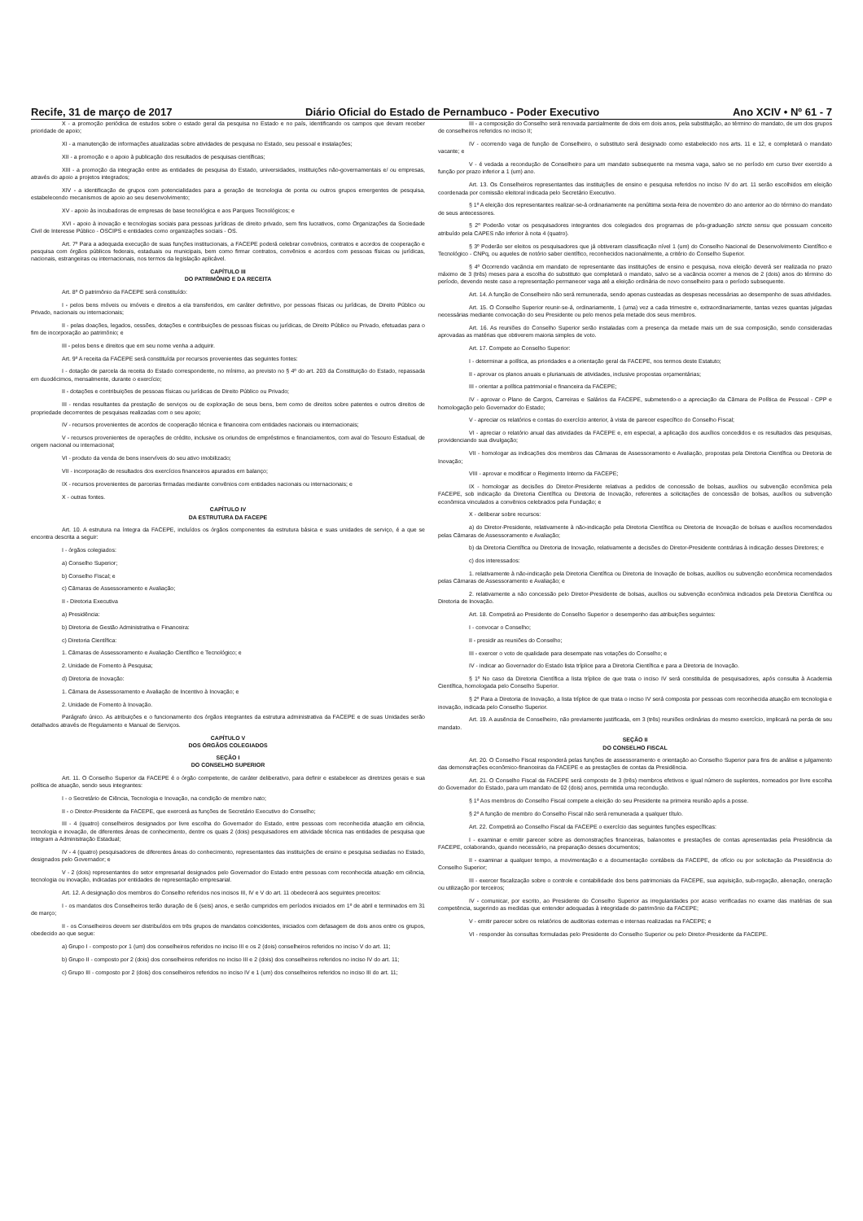Recife, 31 de março de 2017 Diário Oficial do Estado de Pernambuco - Poder Executivo Ano XCIV • Nº 61 - 7
X - a promoção periódica de estudos sobre o estado geral da pesquisa no Estado e no país, identificando os campos que devam receber prioridade de apoio;
XI - a manutenção de informações atualizadas sobre atividades de pesquisa no Estado, seu pessoal e instalações;
XII - a promoção e o apoio à publicação dos resultados de pesquisas científicas;
XIII - a promoção da integração entre as entidades de pesquisa do Estado, universidades, instituições não-governamentais e/ ou empresas, através do apoio a projetos integrados;
XIV - a identificação de grupos com potencialidades para a geração de tecnologia de ponta ou outros grupos emergentes de pesquisa, estabelecendo mecanismos de apoio ao seu desenvolvimento;
XV - apoio às incubadoras de empresas de base tecnológica e aos Parques Tecnológicos; e
XVI - apoio à inovação e tecnologias sociais para pessoas jurídicas de direito privado, sem fins lucrativos, como Organizações da Sociedade Civil de Interesse Público - OSCIPS e entidades como organizações sociais - OS.
Art. 7º Para a adequada execução de suas funções institucionais, a FACEPE poderá celebrar convênios, contratos e acordos de cooperação e pesquisa com órgãos públicos federais, estaduais ou municipais, bem como firmar contratos, convênios e acordos com pessoas físicas ou jurídicas, nacionais, estrangeiras ou internacionais, nos termos da legislação aplicável.
CAPÍTULO III
DO PATRIMÔNIO E DA RECEITA
Art. 8º O patrimônio da FACEPE será constituído:
I - pelos bens móveis ou imóveis e direitos a ela transferidos, em caráter definitivo, por pessoas físicas ou jurídicas, de Direito Público ou Privado, nacionais ou internacionais;
II - pelas doações, legados, cessões, dotações e contribuições de pessoas físicas ou jurídicas, de Direito Público ou Privado, efetuadas para o fim de incorporação ao patrimônio; e
III - pelos bens e direitos que em seu nome venha a adquirir.
Art. 9º A receita da FACEPE será constituída por recursos provenientes das seguintes fontes:
I - dotação de parcela da receita do Estado correspondente, no mínimo, ao previsto no § 4º do art. 203 da Constituição do Estado, repassada em duodécimos, mensalmente, durante o exercício;
II - dotações e contribuições de pessoas físicas ou jurídicas de Direito Público ou Privado;
III - rendas resultantes da prestação de serviços ou de exploração de seus bens, bem como de direitos sobre patentes e outros direitos de propriedade decorrentes de pesquisas realizadas com o seu apoio;
IV - recursos provenientes de acordos de cooperação técnica e financeira com entidades nacionais ou internacionais;
V - recursos provenientes de operações de crédito, inclusive os oriundos de empréstimos e financiamentos, com aval do Tesouro Estadual, de origem nacional ou internacional;
VI - produto da venda de bens inservíveis do seu ativo imobilizado;
VII - incorporação de resultados dos exercícios financeiros apurados em balanço;
IX - recursos provenientes de parcerias firmadas mediante convênios com entidades nacionais ou internacionais; e
X - outras fontes.
CAPÍTULO IV
DA ESTRUTURA DA FACEPE
Art. 10. A estrutura na íntegra da FACEPE, incluídos os órgãos componentes da estrutura básica e suas unidades de serviço, é a que se encontra descrita a seguir:
I - órgãos colegiados:
a) Conselho Superior;
b) Conselho Fiscal; e
c) Câmaras de Assessoramento e Avaliação;
II - Diretoria Executiva
a) Presidência:
b) Diretoria de Gestão Administrativa e Financeira:
c) Diretoria Científica:
1. Câmaras de Assessoramento e Avaliação Científico e Tecnológico; e
2. Unidade de Fomento à Pesquisa;
d) Diretoria de Inovação:
1. Câmara de Assessoramento e Avaliação de Incentivo à Inovação; e
2. Unidade de Fomento à Inovação.
Parágrafo único. As atribuições e o funcionamento dos órgãos integrantes da estrutura administrativa da FACEPE e de suas Unidades serão detalhados através de Regulamento e Manual de Serviços.
CAPÍTULO V
DOS ÓRGÃOS COLEGIADOS
SEÇÃO I
DO CONSELHO SUPERIOR
Art. 11. O Conselho Superior da FACEPE é o órgão competente, de caráter deliberativo, para definir e estabelecer as diretrizes gerais e sua política de atuação, sendo seus integrantes:
I - o Secretário de Ciência, Tecnologia e Inovação, na condição de membro nato;
II - o Diretor-Presidente da FACEPE, que exercerá as funções de Secretário Executivo do Conselho;
III - 4 (quatro) conselheiros designados por livre escolha do Governador do Estado, entre pessoas com reconhecida atuação em ciência, tecnologia e inovação, de diferentes áreas de conhecimento, dentre os quais 2 (dois) pesquisadores em atividade técnica nas entidades de pesquisa que integram a Administração Estadual;
IV - 4 (quatro) pesquisadores de diferentes áreas do conhecimento, representantes das instituições de ensino e pesquisa sediadas no Estado, designados pelo Governador; e
V - 2 (dois) representantes do setor empresarial designados pelo Governador do Estado entre pessoas com reconhecida atuação em ciência, tecnologia ou inovação, indicadas por entidades de representação empresarial.
Art. 12. A designação dos membros do Conselho referidos nos incisos III, IV e V do art. 11 obedecerá aos seguintes preceitos:
I - os mandatos dos Conselheiros terão duração de 6 (seis) anos, e serão cumpridos em períodos iniciados em 1º de abril e terminados em 31 de março;
II - os Conselheiros devem ser distribuídos em três grupos de mandatos coincidentes, iniciados com defasagem de dois anos entre os grupos, obedecido ao que segue:
a) Grupo I - composto por 1 (um) dos conselheiros referidos no inciso III e os 2 (dois) conselheiros referidos no inciso V do art. 11;
b) Grupo II - composto por 2 (dois) dos conselheiros referidos no inciso III e 2 (dois) dos conselheiros referidos no inciso IV do art. 11;
c) Grupo III - composto por 2 (dois) dos conselheiros referidos no inciso IV e 1 (um) dos conselheiros referidos no inciso III do art. 11;
III - a composição do Conselho será renovada parcialmente de dois em dois anos, pela substituição, ao término do mandato, de um dos grupos de conselheiros referidos no inciso II;
IV - ocorrendo vaga de função de Conselheiro, o substituto será designado como estabelecido nos arts. 11 e 12, e completará o mandato vacante; e
V - é vedada a recondução de Conselheiro para um mandato subsequente na mesma vaga, salvo se no período em curso tiver exercido a função por prazo inferior a 1 (um) ano.
Art. 13. Os Conselheiros representantes das instituições de ensino e pesquisa referidos no inciso IV do art. 11 serão escolhidos em eleição coordenada por comissão eleitoral indicada pelo Secretário Executivo.
§ 1º A eleição dos representantes realizar-se-á ordinariamente na penúltima sexta-feira de novembro do ano anterior ao do término do mandato de seus antecessores.
§ 2º Poderão votar os pesquisadores integrantes dos colegiados dos programas de pós-graduação stricto sensu que possuam conceito atribuído pela CAPES não inferior à nota 4 (quatro).
§ 3º Poderão ser eleitos os pesquisadores que já obtiveram classificação nível 1 (um) do Conselho Nacional de Desenvolvimento Científico e Tecnológico - CNPq, ou aqueles de notório saber científico, reconhecidos nacionalmente, a critério do Conselho Superior.
§ 4º Ocorrendo vacância em mandato de representante das instituições de ensino e pesquisa, nova eleição deverá ser realizada no prazo máximo de 3 (três) meses para a escolha do substituto que completará o mandato, salvo se a vacância ocorrer a menos de 2 (dois) anos do término do período, devendo neste caso a representação permanecer vaga até a eleição ordinária de novo conselheiro para o período subsequente.
Art. 14. A função de Conselheiro não será remunerada, sendo apenas custeadas as despesas necessárias ao desempenho de suas atividades.
Art. 15. O Conselho Superior reunir-se-á, ordinariamente, 1 (uma) vez a cada trimestre e, extraordinariamente, tantas vezes quantas julgadas necessárias mediante convocação do seu Presidente ou pelo menos pela metade dos seus membros.
Art. 16. As reuniões do Conselho Superior serão instaladas com a presença da metade mais um de sua composição, sendo consideradas aprovadas as matérias que obtiverem maioria simples de voto.
Art. 17. Compete ao Conselho Superior:
I - determinar a política, as prioridades e a orientação geral da FACEPE, nos termos deste Estatuto;
II - aprovar os planos anuais e plurianuais de atividades, inclusive propostas orçamentárias;
III - orientar a política patrimonial e financeira da FACEPE;
IV - aprovar o Plano de Cargos, Carreiras e Salários da FACEPE, submetendo-o a apreciação da Câmara de Política de Pessoal - CPP e homologação pelo Governador do Estado;
V - apreciar os relatórios e contas do exercício anterior, à vista de parecer específico do Conselho Fiscal;
VI - apreciar o relatório anual das atividades da FACEPE e, em especial, a aplicação dos auxílios concedidos e os resultados das pesquisas, providenciando sua divulgação;
VII - homologar as indicações dos membros das Câmaras de Assessoramento e Avaliação, propostas pela Diretoria Científica ou Diretoria de Inovação;
VIII - aprovar e modificar o Regimento Interno da FACEPE;
IX - homologar as decisões do Diretor-Presidente relativas a pedidos de concessão de bolsas, auxílios ou subvenção econômica pela FACEPE, sob indicação da Diretoria Científica ou Diretoria de Inovação, referentes a solicitações de concessão de bolsas, auxílios ou subvenção econômica vinculados a convênios celebrados pela Fundação; e
X - deliberar sobre recursos:
a) do Diretor-Presidente, relativamente à não-indicação pela Diretoria Científica ou Diretoria de Inovação de bolsas e auxílios recomendados pelas Câmaras de Assessoramento e Avaliação;
b) da Diretoria Científica ou Diretoria de Inovação, relativamente a decisões do Diretor-Presidente contrárias à indicação desses Diretores; e
c) dos interessados:
1. relativamente à não-indicação pela Diretoria Científica ou Diretoria de Inovação de bolsas, auxílios ou subvenção econômica recomendados pelas Câmaras de Assessoramento e Avaliação; e
2. relativamente a não concessão pelo Diretor-Presidente de bolsas, auxílios ou subvenção econômica indicados pela Diretoria Científica ou Diretoria de Inovação.
Art. 18. Competirá ao Presidente do Conselho Superior o desempenho das atribuições seguintes:
I - convocar o Conselho;
II - presidir as reuniões do Conselho;
III - exercer o voto de qualidade para desempate nas votações do Conselho; e
IV - indicar ao Governador do Estado lista tríplice para a Diretoria Científica e para a Diretoria de Inovação.
§ 1º No caso da Diretoria Científica a lista tríplice de que trata o inciso IV será constituída de pesquisadores, após consulta à Academia Científica, homologada pelo Conselho Superior.
§ 2º Para a Diretoria de Inovação, a lista tríplice de que trata o inciso IV será composta por pessoas com reconhecida atuação em tecnologia e inovação, indicada pelo Conselho Superior.
Art. 19. A ausência de Conselheiro, não previamente justificada, em 3 (três) reuniões ordinárias do mesmo exercício, implicará na perda de seu mandato.
SEÇÃO II
DO CONSELHO FISCAL
Art. 20. O Conselho Fiscal responderá pelas funções de assessoramento e orientação ao Conselho Superior para fins de análise e julgamento das demonstrações econômico-financeiras da FACEPE e as prestações de contas da Presidência.
Art. 21. O Conselho Fiscal da FACEPE será composto de 3 (três) membros efetivos e igual número de suplentes, nomeados por livre escolha do Governador do Estado, para um mandato de 02 (dois) anos, permitida uma recondução.
§ 1º Aos membros do Conselho Fiscal compete a eleição do seu Presidente na primeira reunião após a posse.
§ 2º A função de membro do Conselho Fiscal não será remunerada a qualquer título.
Art. 22. Competirá ao Conselho Fiscal da FACEPE o exercício das seguintes funções específicas:
I - examinar e emitir parecer sobre as demonstrações financeiras, balancetes e prestações de contas apresentadas pela Presidência da FACEPE, colaborando, quando necessário, na preparação desses documentos;
II - examinar a qualquer tempo, a movimentação e a documentação contábeis da FACEPE, de ofício ou por solicitação da Presidência do Conselho Superior;
III - exercer fiscalização sobre o controle e contabilidade dos bens patrimoniais da FACEPE, sua aquisição, sub-rogação, alienação, oneração ou utilização por terceiros;
IV - comunicar, por escrito, ao Presidente do Conselho Superior as irregularidades por acaso verificadas no exame das matérias de sua competência, sugerindo as medidas que entender adequadas à integridade do patrimônio da FACEPE;
V - emitir parecer sobre os relatórios de auditorias externas e internas realizadas na FACEPE; e
VI - responder às consultas formuladas pelo Presidente do Conselho Superior ou pelo Diretor-Presidente da FACEPE.